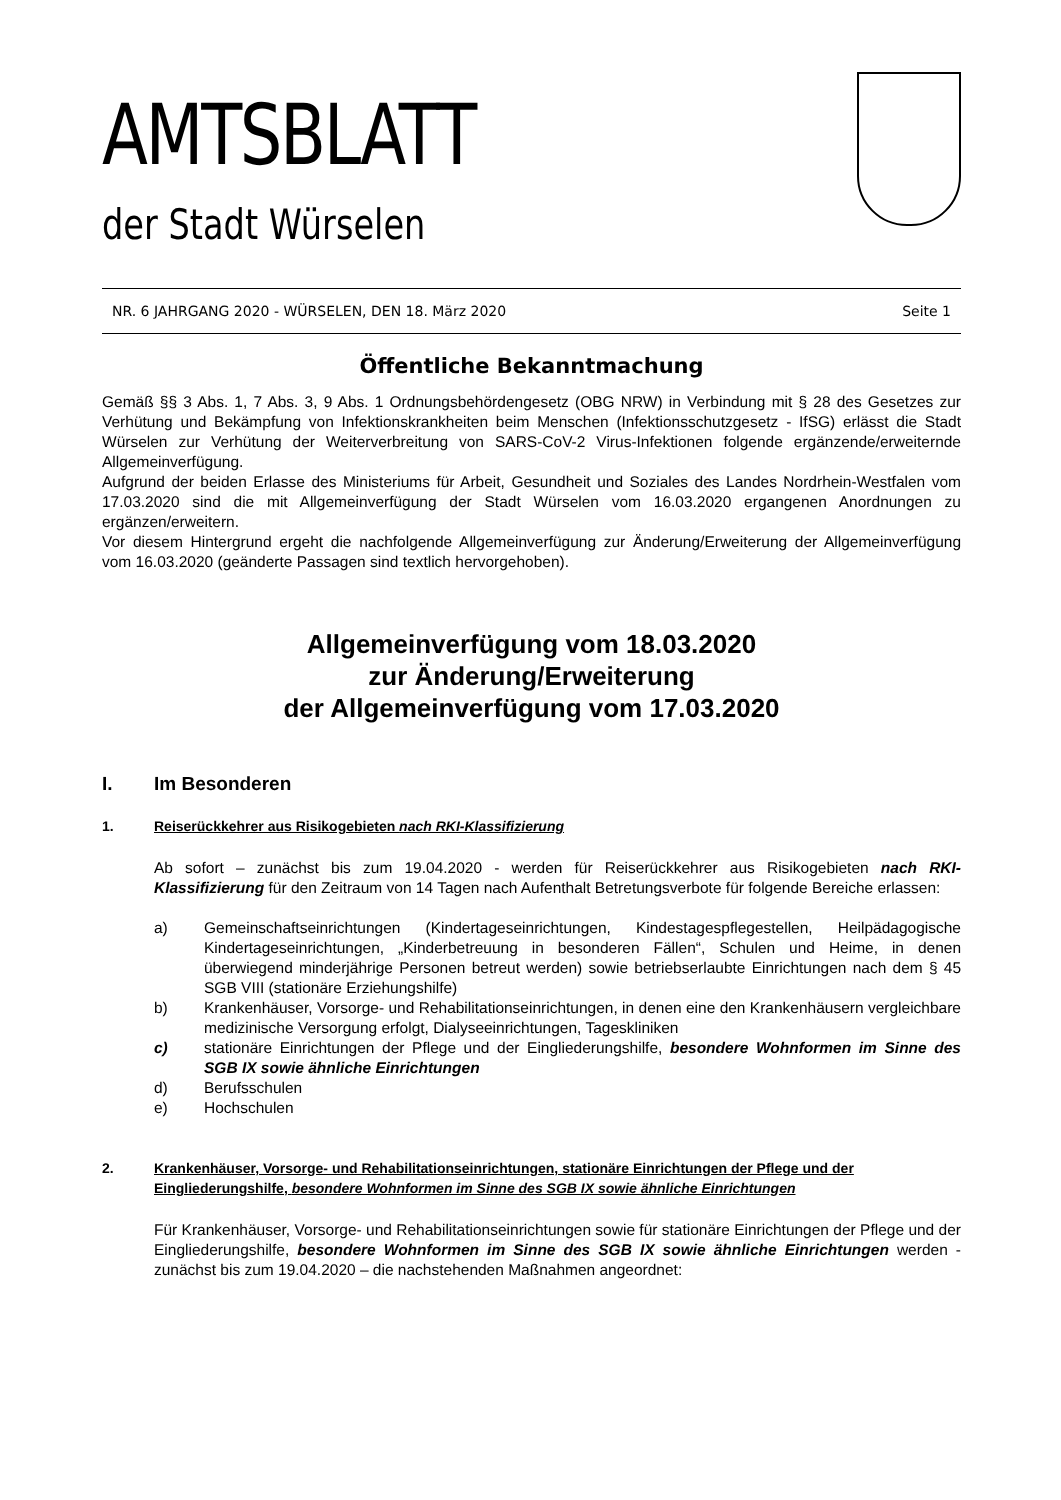AMTSBLATT
der Stadt Würselen
NR. 6 JAHRGANG 2020 - WÜRSELEN, DEN 18. März 2020 Seite 1
Öffentliche Bekanntmachung
Gemäß §§ 3 Abs. 1, 7 Abs. 3, 9 Abs. 1 Ordnungsbehördengesetz (OBG NRW) in Verbindung mit § 28 des Gesetzes zur Verhütung und Bekämpfung von Infektionskrankheiten beim Menschen (Infektionsschutzgesetz - IfSG) erlässt die Stadt Würselen zur Verhütung der Weiterverbreitung von SARS-CoV-2 Virus-Infektionen folgende ergänzende/erweiternde Allgemeinverfügung.
Aufgrund der beiden Erlasse des Ministeriums für Arbeit, Gesundheit und Soziales des Landes Nordrhein-Westfalen vom 17.03.2020 sind die mit Allgemeinverfügung der Stadt Würselen vom 16.03.2020 ergangenen Anordnungen zu ergänzen/erweitern.
Vor diesem Hintergrund ergeht die nachfolgende Allgemeinverfügung zur Änderung/Erweiterung der Allgemeinverfügung vom 16.03.2020 (geänderte Passagen sind textlich hervorgehoben).
Allgemeinverfügung vom 18.03.2020
zur Änderung/Erweiterung
der Allgemeinverfügung vom 17.03.2020
I. Im Besonderen
1. Reiserückkehrer aus Risikogebieten nach RKI-Klassifizierung
Ab sofort – zunächst bis zum 19.04.2020 - werden für Reiserückkehrer aus Risikogebieten nach RKI-Klassifizierung für den Zeitraum von 14 Tagen nach Aufenthalt Betretungsverbote für folgende Bereiche erlassen:
a) Gemeinschaftseinrichtungen (Kindertageseinrichtungen, Kindestagespflegestellen, Heilpädagogische Kindertageseinrichtungen, „Kinderbetreuung in besonderen Fällen“, Schulen und Heime, in denen überwiegend minderjährige Personen betreut werden) sowie betriebserlaubte Einrichtungen nach dem § 45 SGB VIII (stationäre Erziehungshilfe)
b) Krankenhäuser, Vorsorge- und Rehabilitationseinrichtungen, in denen eine den Krankenhäusern vergleichbare medizinische Versorgung erfolgt, Dialyseeinrichtungen, Tageskliniken
c) stationäre Einrichtungen der Pflege und der Eingliederungshilfe, besondere Wohnformen im Sinne des SGB IX sowie ähnliche Einrichtungen
d) Berufsschulen
e) Hochschulen
2. Krankenhäuser, Vorsorge- und Rehabilitationseinrichtungen, stationäre Einrichtungen der Pflege und der Eingliederungshilfe, besondere Wohnformen im Sinne des SGB IX sowie ähnliche Einrichtungen
Für Krankenhäuser, Vorsorge- und Rehabilitationseinrichtungen sowie für stationäre Einrichtungen der Pflege und der Eingliederungshilfe, besondere Wohnformen im Sinne des SGB IX sowie ähnliche Einrichtungen werden - zunächst bis zum 19.04.2020 – die nachstehenden Maßnahmen angeordnet: